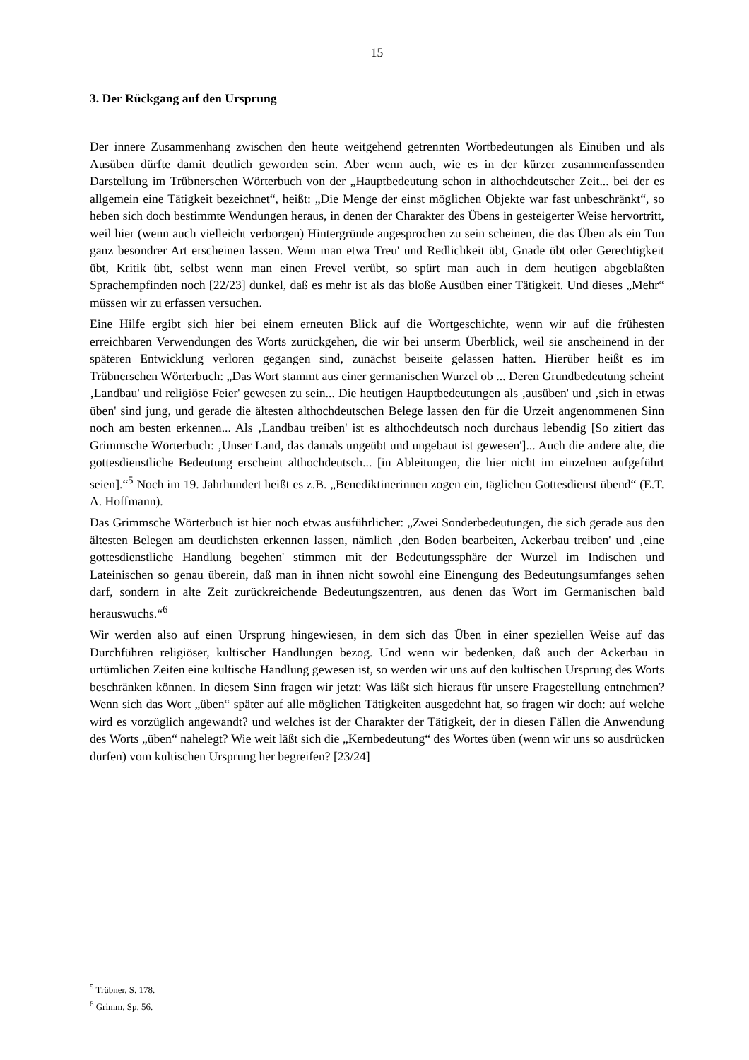15
3. Der Rückgang auf den Ursprung
Der innere Zusammenhang zwischen den heute weitgehend getrennten Wortbedeutungen als Einüben und als Ausüben dürfte damit deutlich geworden sein. Aber wenn auch, wie es in der kürzer zusammenfassenden Darstellung im Trübnerschen Wörterbuch von der „Hauptbedeutung schon in althochdeutscher Zeit... bei der es allgemein eine Tätigkeit bezeichnet“, heißt: „Die Menge der einst möglichen Objekte war fast unbeschränkt“, so heben sich doch bestimmte Wendungen heraus, in denen der Charakter des Übens in gesteigerter Weise hervortritt, weil hier (wenn auch vielleicht verborgen) Hintergründe angesprochen zu sein scheinen, die das Üben als ein Tun ganz besondrer Art erscheinen lassen. Wenn man etwa Treu' und Redlichkeit übt, Gnade übt oder Gerechtigkeit übt, Kritik übt, selbst wenn man einen Frevel verübt, so spürt man auch in dem heutigen abgeblaßten Sprachempfinden noch [22/23] dunkel, daß es mehr ist als das bloße Ausüben einer Tätigkeit. Und dieses „Mehr“ müssen wir zu erfassen versuchen.
Eine Hilfe ergibt sich hier bei einem erneuten Blick auf die Wortgeschichte, wenn wir auf die frühesten erreichbaren Verwendungen des Worts zurückgehen, die wir bei unserm Überblick, weil sie anscheinend in der späteren Entwicklung verloren gegangen sind, zunächst beiseite gelassen hatten. Hierüber heißt es im Trübnerschen Wörterbuch: „Das Wort stammt aus einer germanischen Wurzel ob ... Deren Grundbedeutung scheint ‚Landbau' und religiöse Feier' gewesen zu sein... Die heutigen Hauptbedeutungen als ‚ausüben' und ‚sich in etwas üben' sind jung, und gerade die ältesten althochdeutschen Belege lassen den für die Urzeit angenommenen Sinn noch am besten erkennen... Als ‚Landbau treiben' ist es althochdeutsch noch durchaus lebendig [So zitiert das Grimmsche Wörterbuch: ‚Unser Land, das damals ungeübt und ungebaut ist gewesen']... Auch die andere alte, die gottesdienstliche Bedeutung erscheint althochdeutsch... [in Ableitungen, die hier nicht im einzelnen aufgeführt seien].“<sup>5</sup> Noch im 19. Jahrhundert heißt es z.B. „Benediktinerinnen zogen ein, täglichen Gottesdienst übend“ (E.T. A. Hoffmann).
Das Grimmsche Wörterbuch ist hier noch etwas ausführlicher: „Zwei Sonderbedeutungen, die sich gerade aus den ältesten Belegen am deutlichsten erkennen lassen, nämlich ‚den Boden bearbeiten, Ackerbau treiben' und ‚eine gottesdienstliche Handlung begehen' stimmen mit der Bedeutungssphäre der Wurzel im Indischen und Lateinischen so genau überein, daß man in ihnen nicht sowohl eine Einengung des Bedeutungsumfanges sehen darf, sondern in alte Zeit zurückreichende Bedeutungszentren, aus denen das Wort im Germanischen bald herauswuchs.“<sup>6</sup>
Wir werden also auf einen Ursprung hingewiesen, in dem sich das Üben in einer speziellen Weise auf das Durchführen religiöser, kultischer Handlungen bezog. Und wenn wir bedenken, daß auch der Ackerbau in urtümlichen Zeiten eine kultische Handlung gewesen ist, so werden wir uns auf den kultischen Ursprung des Worts beschränken können. In diesem Sinn fragen wir jetzt: Was läßt sich hieraus für unsere Fragestellung entnehmen? Wenn sich das Wort „üben“ später auf alle möglichen Tätigkeiten ausgedehnt hat, so fragen wir doch: auf welche wird es vorzüglich angewandt? und welches ist der Charakter der Tätigkeit, der in diesen Fällen die Anwendung des Worts „üben“ nahelegt? Wie weit läßt sich die „Kernbedeutung“ des Wortes üben (wenn wir uns so ausdrücken dürfen) vom kultischen Ursprung her begreifen? [23/24]
<sup>5</sup> Trübner, S. 178.
<sup>6</sup> Grimm, Sp. 56.